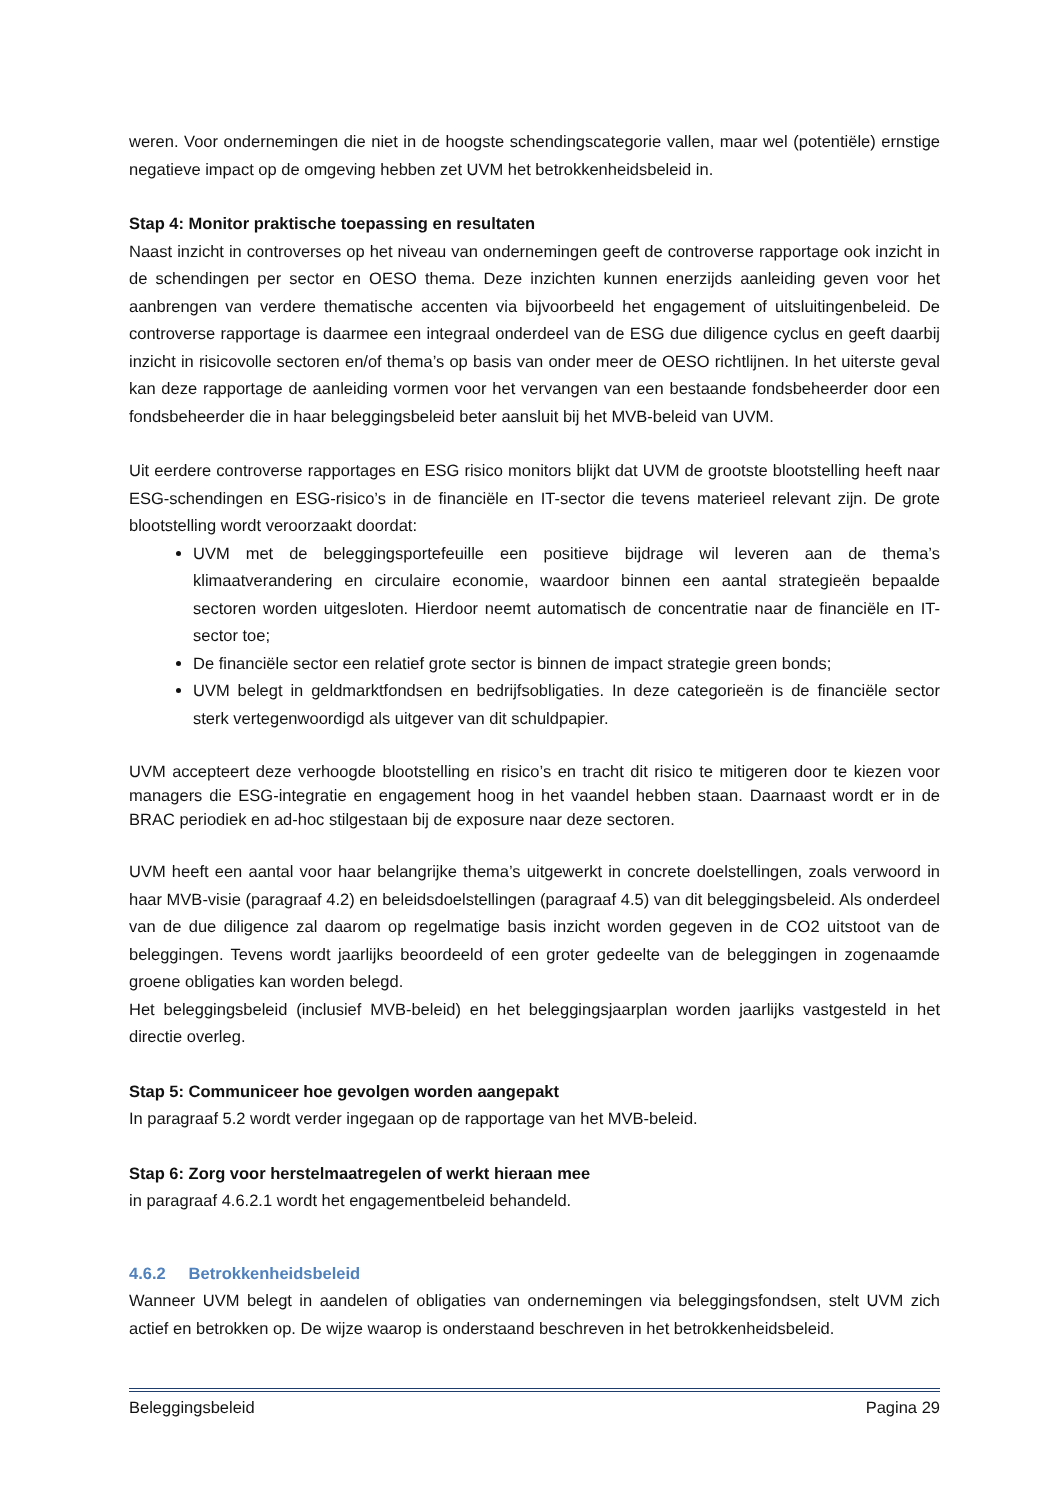weren. Voor ondernemingen die niet in de hoogste schendingscategorie vallen, maar wel (potentiële) ernstige negatieve impact op de omgeving hebben zet UVM het betrokkenheidsbeleid in.
Stap 4: Monitor praktische toepassing en resultaten
Naast inzicht in controverses op het niveau van ondernemingen geeft de controverse rapportage ook inzicht in de schendingen per sector en OESO thema. Deze inzichten kunnen enerzijds aanleiding geven voor het aanbrengen van verdere thematische accenten via bijvoorbeeld het engagement of uitsluitingenbeleid. De controverse rapportage is daarmee een integraal onderdeel van de ESG due diligence cyclus en geeft daarbij inzicht in risicovolle sectoren en/of thema’s op basis van onder meer de OESO richtlijnen. In het uiterste geval kan deze rapportage de aanleiding vormen voor het vervangen van een bestaande fondsbeheerder door een fondsbeheerder die in haar beleggingsbeleid beter aansluit bij het MVB-beleid van UVM.
Uit eerdere controverse rapportages en ESG risico monitors blijkt dat UVM de grootste blootstelling heeft naar ESG-schendingen en ESG-risico’s in de financiële en IT-sector die tevens materieel relevant zijn. De grote blootstelling wordt veroorzaakt doordat:
UVM met de beleggingsportefeuille een positieve bijdrage wil leveren aan de thema’s klimaatverandering en circulaire economie, waardoor binnen een aantal strategieën bepaalde sectoren worden uitgesloten. Hierdoor neemt automatisch de concentratie naar de financiële en IT-sector toe;
De financiële sector een relatief grote sector is binnen de impact strategie green bonds;
UVM belegt in geldmarktfondsen en bedrijfsobligaties. In deze categorieën is de financiële sector sterk vertegenwoordigd als uitgever van dit schuldpapier.
UVM accepteert deze verhoogde blootstelling en risico’s en tracht dit risico te mitigeren door te kiezen voor managers die ESG-integratie en engagement hoog in het vaandel hebben staan. Daarnaast wordt er in de BRAC periodiek en ad-hoc stilgestaan bij de exposure naar deze sectoren.
UVM heeft een aantal voor haar belangrijke thema’s uitgewerkt in concrete doelstellingen, zoals verwoord in haar MVB-visie (paragraaf 4.2) en beleidsdoelstellingen (paragraaf 4.5) van dit beleggingsbeleid. Als onderdeel van de due diligence zal daarom op regelmatige basis inzicht worden gegeven in de CO2 uitstoot van de beleggingen. Tevens wordt jaarlijks beoordeeld of een groter gedeelte van de beleggingen in zogenaamde groene obligaties kan worden belegd.
Het beleggingsbeleid (inclusief MVB-beleid) en het beleggingsjaarplan worden jaarlijks vastgesteld in het directie overleg.
Stap 5: Communiceer hoe gevolgen worden aangepakt
In paragraaf 5.2 wordt verder ingegaan op de rapportage van het MVB-beleid.
Stap 6: Zorg voor herstelmaatregelen of werkt hieraan mee
in paragraaf 4.6.2.1 wordt het engagementbeleid behandeld.
4.6.2 Betrokkenheidsbeleid
Wanneer UVM belegt in aandelen of obligaties van ondernemingen via beleggingsfondsen, stelt UVM zich actief en betrokken op. De wijze waarop is onderstaand beschreven in het betrokkenheidsbeleid.
Beleggingsbeleid Pagina 29